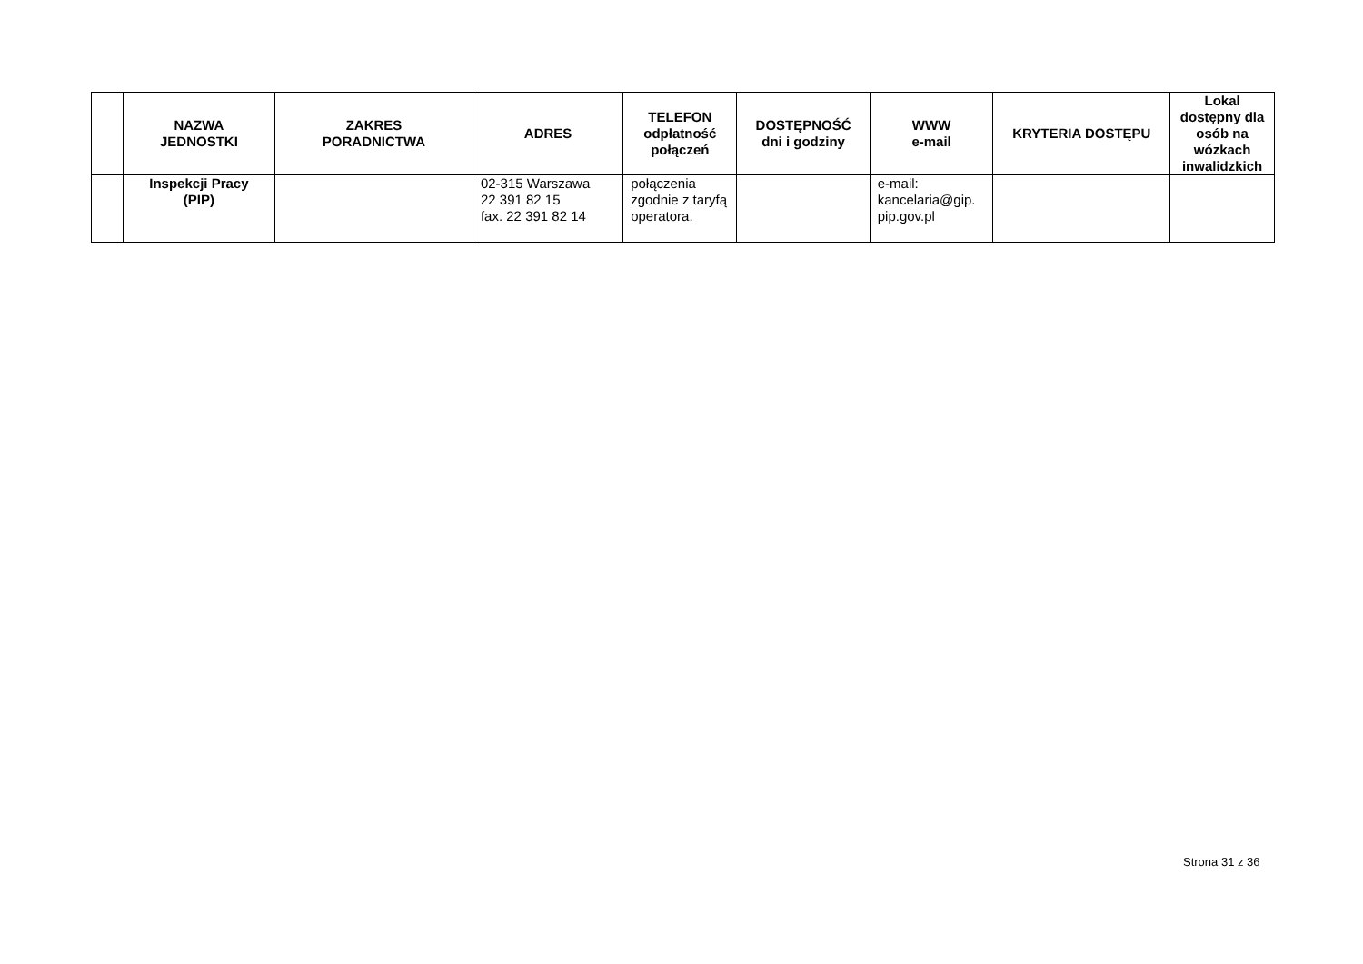| | NAZWA JEDNOSTKI | ZAKRES PORADNICTWA | ADRES | TELEFON odpłatność połączeń | DOSTĘPNOŚĆ dni i godziny | WWW e-mail | KRYTERIA DOSTĘPU | Lokal dostępny dla osób na wózkach inwalidzkich |
| --- | --- | --- | --- | --- | --- | --- | --- | --- |
| | Inspekcji Pracy (PIP) | | 02-315 Warszawa 22 391 82 15 fax. 22 391 82 14 | połączenia zgodnie z taryfą operatora. | | e-mail: kancelaria@gip. pip.gov.pl | | |
Strona 31 z 36